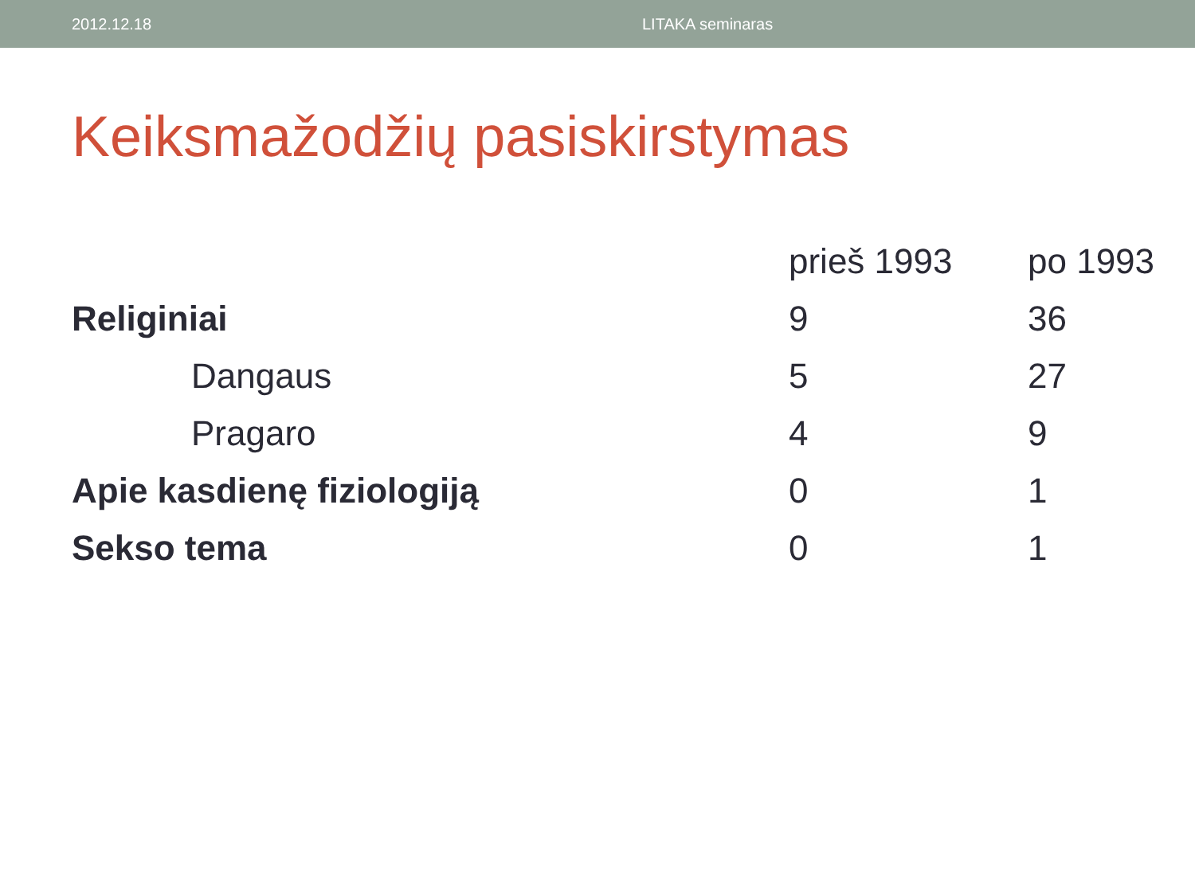2012.12.18 LITAKA seminaras
Keiksmažodžių pasiskirstymas
| | prieš 1993 | po 1993 |
| --- | --- | --- |
| Religiniai | 9 | 36 |
| Dangaus | 5 | 27 |
| Pragaro | 4 | 9 |
| Apie kasdienę fiziologiją | 0 | 1 |
| Sekso tema | 0 | 1 |